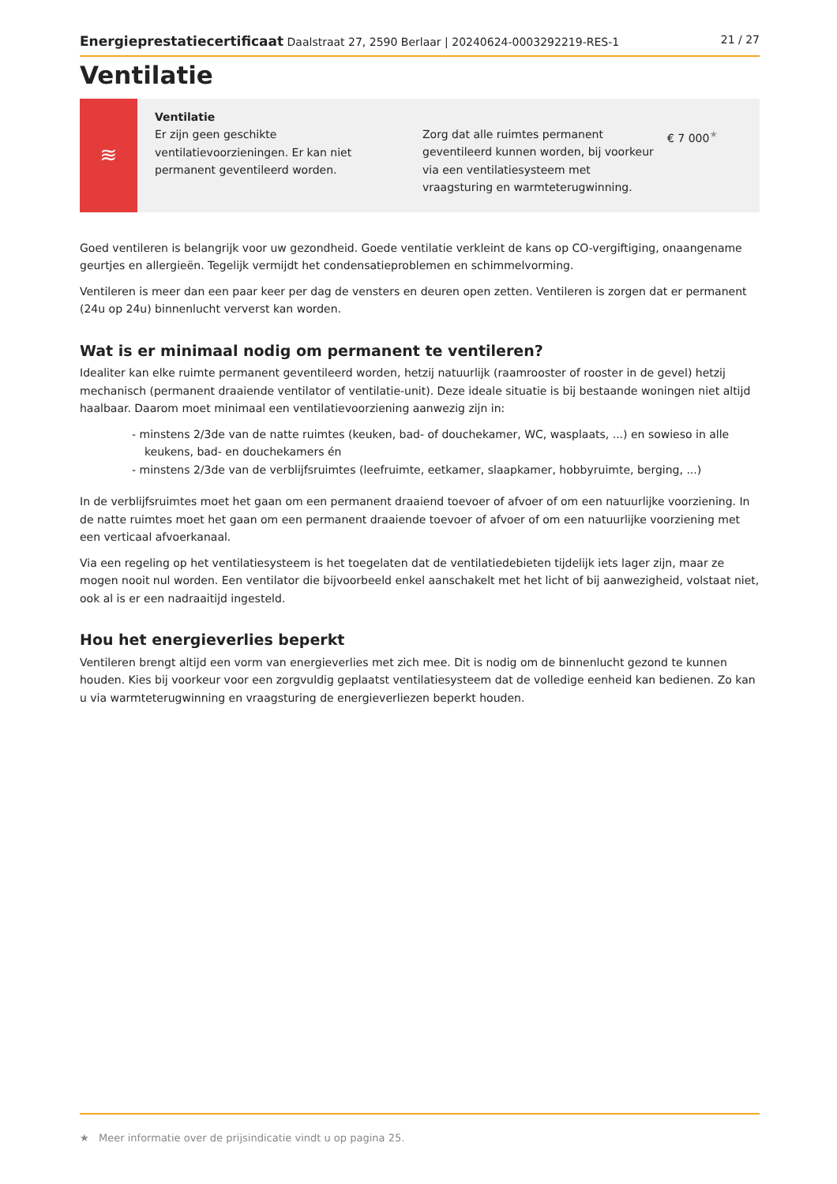Energieprestatiecertificaat Daalstraat 27, 2590 Berlaar | 20240624-0003292219-RES-1 21 / 27
Ventilatie
≋
Ventilatie
Er zijn geen geschikte ventilatievoorzieningen. Er kan niet permanent geventileerd worden.
Zorg dat alle ruimtes permanent geventileerd kunnen worden, bij voorkeur via een ventilatiesysteem met vraagsturing en warmteterugwinning.
€ 7 000<sup>★</sup>
Goed ventileren is belangrijk voor uw gezondheid. Goede ventilatie verkleint de kans op CO-vergiftiging, onaangename geurtjes en allergieën. Tegelijk vermijdt het condensatieproblemen en schimmelvorming.
Ventileren is meer dan een paar keer per dag de vensters en deuren open zetten. Ventileren is zorgen dat er permanent (24u op 24u) binnenlucht ververst kan worden.
Wat is er minimaal nodig om permanent te ventileren?
Idealiter kan elke ruimte permanent geventileerd worden, hetzij natuurlijk (raamrooster of rooster in de gevel) hetzij mechanisch (permanent draaiende ventilator of ventilatie-unit). Deze ideale situatie is bij bestaande woningen niet altijd haalbaar. Daarom moet minimaal een ventilatievoorziening aanwezig zijn in:
- minstens 2/3de van de natte ruimtes (keuken, bad- of douchekamer, WC, wasplaats, ...) en sowieso in alle keukens, bad- en douchekamers én
- minstens 2/3de van de verblijfsruimtes (leefruimte, eetkamer, slaapkamer, hobbyruimte, berging, ...)
In de verblijfsruimtes moet het gaan om een permanent draaiend toevoer of afvoer of om een natuurlijke voorziening. In de natte ruimtes moet het gaan om een permanent draaiende toevoer of afvoer of om een natuurlijke voorziening met een verticaal afvoerkanaal.
Via een regeling op het ventilatiesysteem is het toegelaten dat de ventilatiedebieten tijdelijk iets lager zijn, maar ze mogen nooit nul worden. Een ventilator die bijvoorbeeld enkel aanschakelt met het licht of bij aanwezigheid, volstaat niet, ook al is er een nadraaitijd ingesteld.
Hou het energieverlies beperkt
Ventileren brengt altijd een vorm van energieverlies met zich mee. Dit is nodig om de binnenlucht gezond te kunnen houden. Kies bij voorkeur voor een zorgvuldig geplaatst ventilatiesysteem dat de volledige eenheid kan bedienen. Zo kan u via warmteterugwinning en vraagsturing de energieverliezen beperkt houden.
★ Meer informatie over de prijsindicatie vindt u op pagina 25.